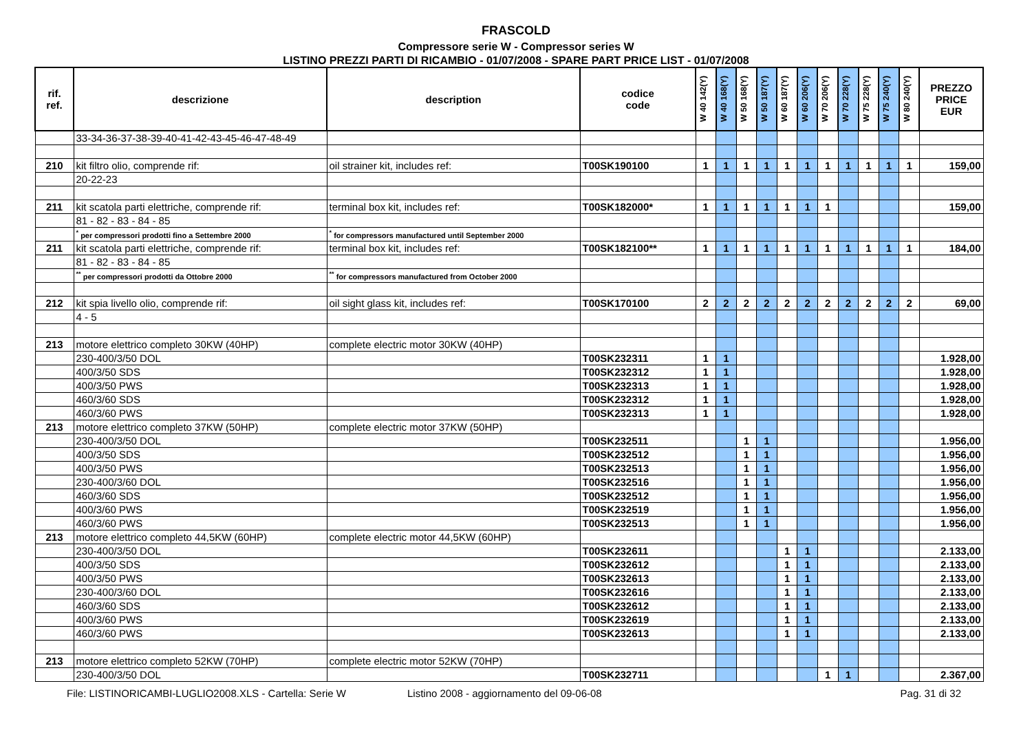FRASCOLD
Compressore serie W - Compressor series W
LISTINO PREZZI PARTI DI RICAMBIO - 01/07/2008 - SPARE PART PRICE LIST - 01/07/2008
| rif. ref. | descrizione | description | codice code | W 40 142(Y) | W 40 168(Y) | W 50 168(Y) | W 50 187(Y) | W 60 187(Y) | W 60 206(Y) | W 70 206(Y) | W 70 228(Y) | W 75 228(Y) | W 75 240(Y) | W 80 240(Y) | PREZZO PRICE EUR |
| --- | --- | --- | --- | --- | --- | --- | --- | --- | --- | --- | --- | --- | --- | --- | --- |
| | 33-34-36-37-38-39-40-41-42-43-45-46-47-48-49 | | | | | | | | | | | | | | |
| 210 | kit filtro olio, comprende rif: | oil strainer kit, includes ref: | T00SK190100 | 1 | 1 | 1 | 1 | 1 | 1 | 1 | 1 | 1 | 1 | 1 | 159,00 |
| | 20-22-23 | | | | | | | | | | | | | | |
| 211 | kit scatola parti elettriche, comprende rif: | terminal box kit, includes ref: | T00SK182000* | 1 | 1 | 1 | 1 | 1 | 1 | 1 | | | | | 159,00 |
| | 81 - 82 - 83 - 84 - 85 | | | | | | | | | | | | | | |
| | <sup>*</sup> per compressori prodotti fino a Settembre 2000 | <sup>*</sup> for compressors manufactured until September 2000 | | | | | | | | | | | | | |
| 211 | kit scatola parti elettriche, comprende rif: | terminal box kit, includes ref: | T00SK182100** | 1 | 1 | 1 | 1 | 1 | 1 | 1 | 1 | 1 | 1 | 1 | 184,00 |
| | 81 - 82 - 83 - 84 - 85 | | | | | | | | | | | | | | |
| | <sup>**</sup> per compressori prodotti da Ottobre 2000 | <sup>**</sup> for compressors manufactured from October 2000 | | | | | | | | | | | | | |
| 212 | kit spia livello olio, comprende rif: | oil sight glass kit, includes ref: | T00SK170100 | 2 | 2 | 2 | 2 | 2 | 2 | 2 | 2 | 2 | 2 | 2 | 69,00 |
| | 4 - 5 | | | | | | | | | | | | | | |
| 213 | motore elettrico completo 30KW (40HP) | complete electric motor 30KW (40HP) | | | | | | | | | | | | | |
| | 230-400/3/50 DOL | | T00SK232311 | 1 | 1 | | | | | | | | | | 1.928,00 |
| | 400/3/50 SDS | | T00SK232312 | 1 | 1 | | | | | | | | | | 1.928,00 |
| | 400/3/50 PWS | | T00SK232313 | 1 | 1 | | | | | | | | | | 1.928,00 |
| | 460/3/60 SDS | | T00SK232312 | 1 | 1 | | | | | | | | | | 1.928,00 |
| | 460/3/60 PWS | | T00SK232313 | 1 | 1 | | | | | | | | | | 1.928,00 |
| 213 | motore elettrico completo 37KW (50HP) | complete electric motor 37KW (50HP) | | | | | | | | | | | | | |
| | 230-400/3/50 DOL | | T00SK232511 | | | 1 | 1 | | | | | | | | 1.956,00 |
| | 400/3/50 SDS | | T00SK232512 | | | 1 | 1 | | | | | | | | 1.956,00 |
| | 400/3/50 PWS | | T00SK232513 | | | 1 | 1 | | | | | | | | 1.956,00 |
| | 230-400/3/60 DOL | | T00SK232516 | | | 1 | 1 | | | | | | | | 1.956,00 |
| | 460/3/60 SDS | | T00SK232512 | | | 1 | 1 | | | | | | | | 1.956,00 |
| | 400/3/60 PWS | | T00SK232519 | | | 1 | 1 | | | | | | | | 1.956,00 |
| | 460/3/60 PWS | | T00SK232513 | | | 1 | 1 | | | | | | | | 1.956,00 |
| 213 | motore elettrico completo 44,5KW (60HP) | complete electric motor 44,5KW (60HP) | | | | | | | | | | | | | |
| | 230-400/3/50 DOL | | T00SK232611 | | | | | 1 | 1 | | | | | | 2.133,00 |
| | 400/3/50 SDS | | T00SK232612 | | | | | 1 | 1 | | | | | | 2.133,00 |
| | 400/3/50 PWS | | T00SK232613 | | | | | 1 | 1 | | | | | | 2.133,00 |
| | 230-400/3/60 DOL | | T00SK232616 | | | | | 1 | 1 | | | | | | 2.133,00 |
| | 460/3/60 SDS | | T00SK232612 | | | | | 1 | 1 | | | | | | 2.133,00 |
| | 400/3/60 PWS | | T00SK232619 | | | | | 1 | 1 | | | | | | 2.133,00 |
| | 460/3/60 PWS | | T00SK232613 | | | | | 1 | 1 | | | | | | 2.133,00 |
| 213 | motore elettrico completo 52KW (70HP) | complete electric motor 52KW (70HP) | | | | | | | | | | | | | |
| | 230-400/3/50 DOL | | T00SK232711 | | | | | | | 1 | 1 | | | | 2.367,00 |
File: LISTINORICAMBI-LUGLIO2008.XLS - Cartella: Serie W Listino 2008 - aggiornamento del 09-06-08 Pag. 31 di 32